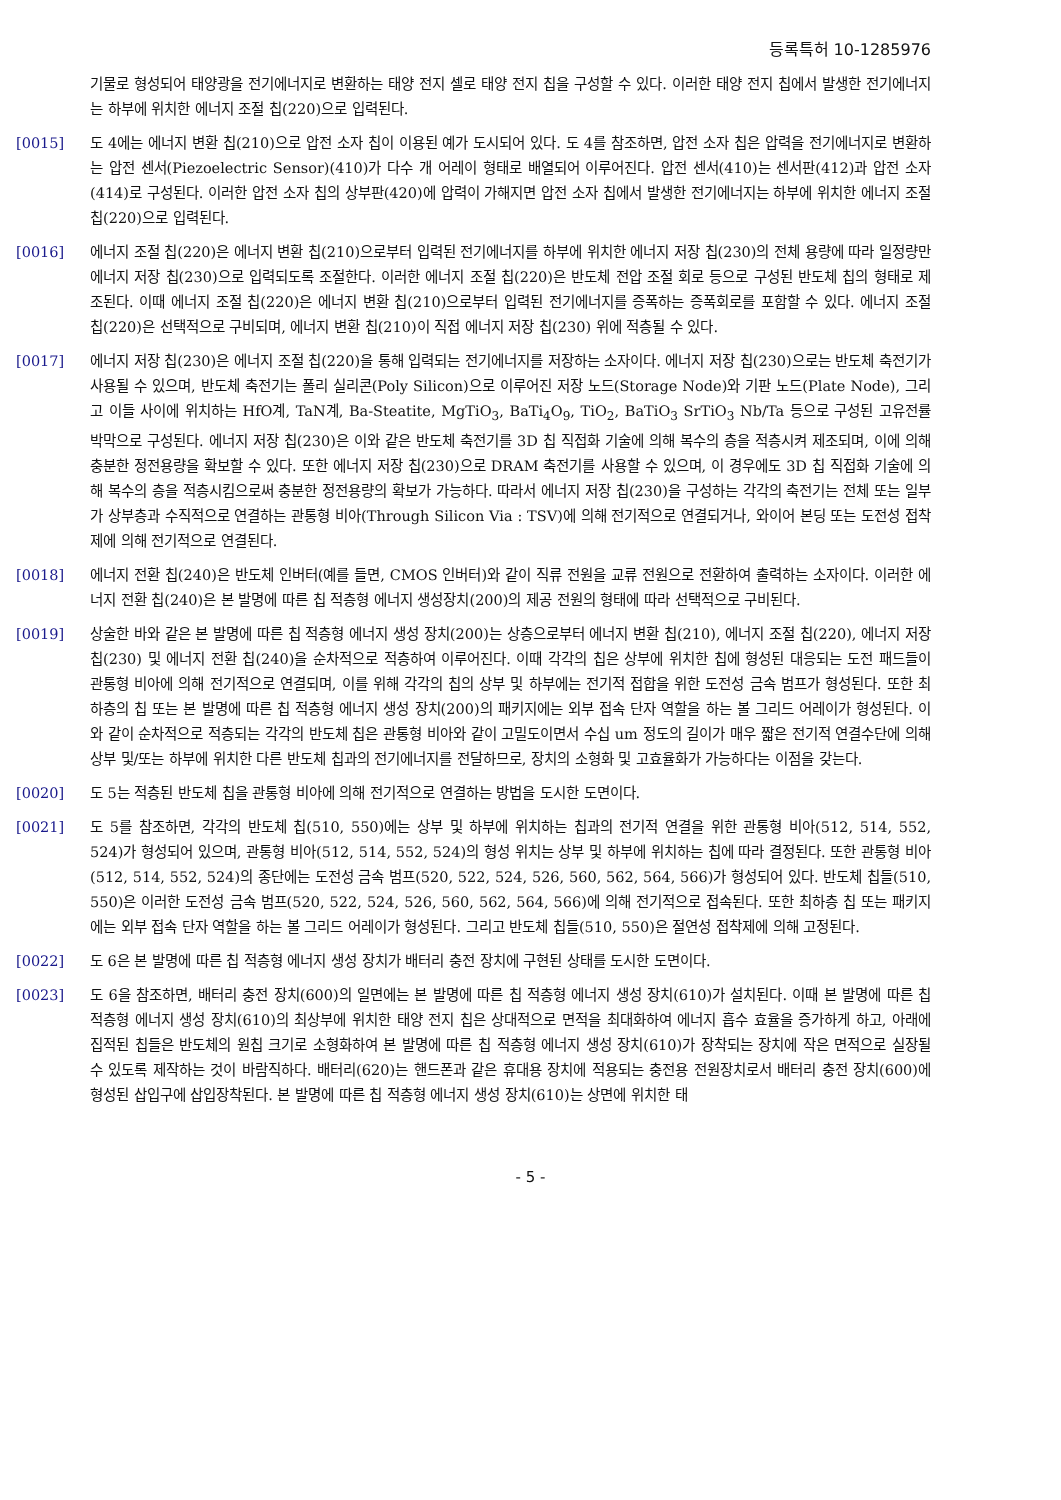등록특허 10-1285976
기물로 형성되어 태양광을 전기에너지로 변환하는 태양 전지 셀로 태양 전지 칩을 구성할 수 있다. 이러한 태양 전지 칩에서 발생한 전기에너지는 하부에 위치한 에너지 조절 칩(220)으로 입력된다.
[0015] 도 4에는 에너지 변환 칩(210)으로 압전 소자 칩이 이용된 예가 도시되어 있다. 도 4를 참조하면, 압전 소자 칩은 압력을 전기에너지로 변환하는 압전 센서(Piezoelectric Sensor)(410)가 다수 개 어레이 형태로 배열되어 이루어진다. 압전 센서(410)는 센서판(412)과 압전 소자(414)로 구성된다. 이러한 압전 소자 칩의 상부판(420)에 압력이 가해지면 압전 소자 칩에서 발생한 전기에너지는 하부에 위치한 에너지 조절 칩(220)으로 입력된다.
[0016] 에너지 조절 칩(220)은 에너지 변환 칩(210)으로부터 입력된 전기에너지를 하부에 위치한 에너지 저장 칩(230)의 전체 용량에 따라 일정량만 에너지 저장 칩(230)으로 입력되도록 조절한다. 이러한 에너지 조절 칩(220)은 반도체 전압 조절 회로 등으로 구성된 반도체 칩의 형태로 제조된다. 이때 에너지 조절 칩(220)은 에너지 변환 칩(210)으로부터 입력된 전기에너지를 증폭하는 증폭회로를 포함할 수 있다. 에너지 조절 칩(220)은 선택적으로 구비되며, 에너지 변환 칩(210)이 직접 에너지 저장 칩(230) 위에 적층될 수 있다.
[0017] 에너지 저장 칩(230)은 에너지 조절 칩(220)을 통해 입력되는 전기에너지를 저장하는 소자이다. 에너지 저장 칩(230)으로는 반도체 축전기가 사용될 수 있으며, 반도체 축전기는 폴리 실리콘(Poly Silicon)으로 이루어진 저장 노드(Storage Node)와 기판 노드(Plate Node), 그리고 이들 사이에 위치하는 HfO계, TaN계, Ba-Steatite, MgTiO<sub>3</sub>, BaTi<sub>4</sub>O<sub>9</sub>, TiO<sub>2</sub>, BaTiO<sub>3</sub> SrTiO<sub>3</sub> Nb/Ta 등으로 구성된 고유전률 박막으로 구성된다. 에너지 저장 칩(230)은 이와 같은 반도체 축전기를 3D 칩 직접화 기술에 의해 복수의 층을 적층시켜 제조되며, 이에 의해 충분한 정전용량을 확보할 수 있다. 또한 에너지 저장 칩(230)으로 DRAM 축전기를 사용할 수 있으며, 이 경우에도 3D 칩 직접화 기술에 의해 복수의 층을 적층시킴으로써 충분한 정전용량의 확보가 가능하다. 따라서 에너지 저장 칩(230)을 구성하는 각각의 축전기는 전체 또는 일부가 상부층과 수직적으로 연결하는 관통형 비아(Through Silicon Via : TSV)에 의해 전기적으로 연결되거나, 와이어 본딩 또는 도전성 접착제에 의해 전기적으로 연결된다.
[0018] 에너지 전환 칩(240)은 반도체 인버터(예를 들면, CMOS 인버터)와 같이 직류 전원을 교류 전원으로 전환하여 출력하는 소자이다. 이러한 에너지 전환 칩(240)은 본 발명에 따른 칩 적층형 에너지 생성장치(200)의 제공 전원의 형태에 따라 선택적으로 구비된다.
[0019] 상술한 바와 같은 본 발명에 따른 칩 적층형 에너지 생성 장치(200)는 상층으로부터 에너지 변환 칩(210), 에너지 조절 칩(220), 에너지 저장 칩(230) 및 에너지 전환 칩(240)을 순차적으로 적층하여 이루어진다. 이때 각각의 칩은 상부에 위치한 칩에 형성된 대응되는 도전 패드들이 관통형 비아에 의해 전기적으로 연결되며, 이를 위해 각각의 칩의 상부 및 하부에는 전기적 접합을 위한 도전성 금속 범프가 형성된다. 또한 최하층의 칩 또는 본 발명에 따른 칩 적층형 에너지 생성 장치(200)의 패키지에는 외부 접속 단자 역할을 하는 볼 그리드 어레이가 형성된다. 이와 같이 순차적으로 적층되는 각각의 반도체 칩은 관통형 비아와 같이 고밀도이면서 수십 um 정도의 길이가 매우 짧은 전기적 연결수단에 의해 상부 및/또는 하부에 위치한 다른 반도체 칩과의 전기에너지를 전달하므로, 장치의 소형화 및 고효율화가 가능하다는 이점을 갖는다.
[0020] 도 5는 적층된 반도체 칩을 관통형 비아에 의해 전기적으로 연결하는 방법을 도시한 도면이다.
[0021] 도 5를 참조하면, 각각의 반도체 칩(510, 550)에는 상부 및 하부에 위치하는 칩과의 전기적 연결을 위한 관통형 비아(512, 514, 552, 524)가 형성되어 있으며, 관통형 비아(512, 514, 552, 524)의 형성 위치는 상부 및 하부에 위치하는 칩에 따라 결정된다. 또한 관통형 비아(512, 514, 552, 524)의 종단에는 도전성 금속 범프(520, 522, 524, 526, 560, 562, 564, 566)가 형성되어 있다. 반도체 칩들(510, 550)은 이러한 도전성 금속 범프(520, 522, 524, 526, 560, 562, 564, 566)에 의해 전기적으로 접속된다. 또한 최하층 칩 또는 패키지에는 외부 접속 단자 역할을 하는 볼 그리드 어레이가 형성된다. 그리고 반도체 칩들(510, 550)은 절연성 접착제에 의해 고정된다.
[0022] 도 6은 본 발명에 따른 칩 적층형 에너지 생성 장치가 배터리 충전 장치에 구현된 상태를 도시한 도면이다.
[0023] 도 6을 참조하면, 배터리 충전 장치(600)의 일면에는 본 발명에 따른 칩 적층형 에너지 생성 장치(610)가 설치된다. 이때 본 발명에 따른 칩 적층형 에너지 생성 장치(610)의 최상부에 위치한 태양 전지 칩은 상대적으로 면적을 최대화하여 에너지 흡수 효율을 증가하게 하고, 아래에 집적된 칩들은 반도체의 원칩 크기로 소형화하여 본 발명에 따른 칩 적층형 에너지 생성 장치(610)가 장착되는 장치에 작은 면적으로 실장될 수 있도록 제작하는 것이 바람직하다. 배터리(620)는 핸드폰과 같은 휴대용 장치에 적용되는 충전용 전원장치로서 배터리 충전 장치(600)에 형성된 삽입구에 삽입장착된다. 본 발명에 따른 칩 적층형 에너지 생성 장치(610)는 상면에 위치한 태
- 5 -